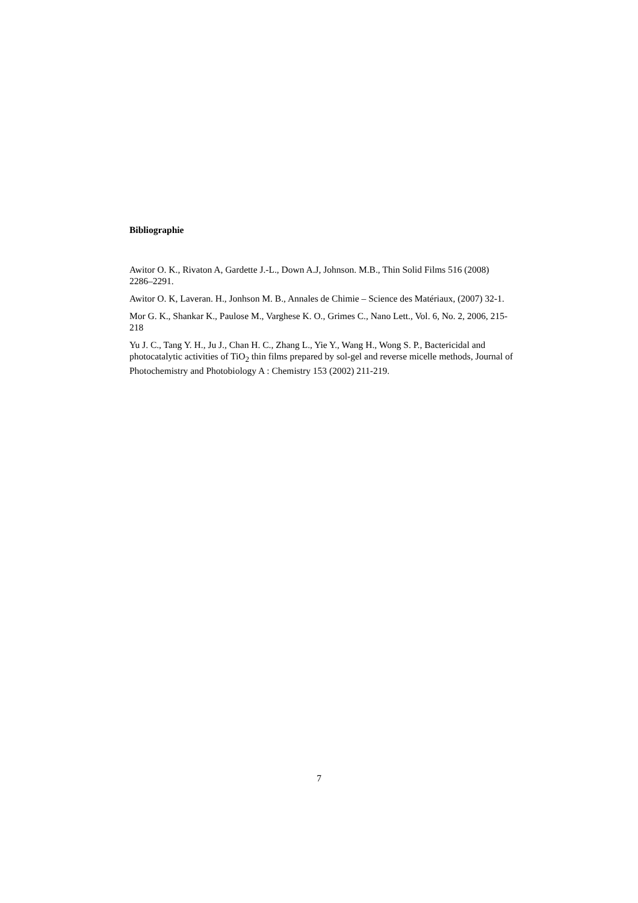Bibliographie
Awitor O. K., Rivaton A, Gardette J.-L., Down A.J, Johnson. M.B., Thin Solid Films 516 (2008) 2286–2291.
Awitor O. K, Laveran. H., Jonhson M. B., Annales de Chimie – Science des Matériaux, (2007) 32-1.
Mor G. K., Shankar K., Paulose M., Varghese K. O., Grimes C., Nano Lett., Vol. 6, No. 2, 2006, 215-218
Yu J. C., Tang Y. H., Ju J., Chan H. C., Zhang L., Yie Y., Wang H., Wong S. P., Bactericidal and photocatalytic activities of TiO<sub>2</sub> thin films prepared by sol-gel and reverse micelle methods, Journal of Photochemistry and Photobiology A : Chemistry 153 (2002) 211-219.
7